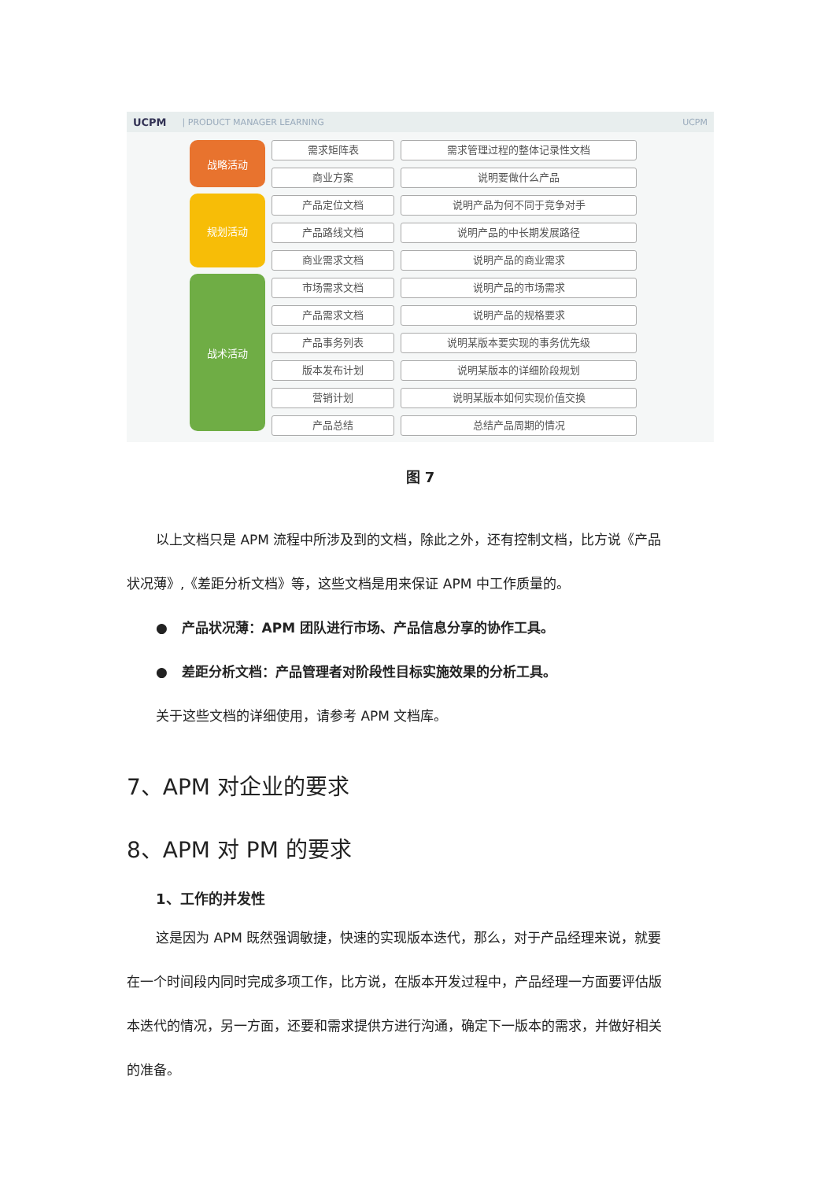UCPM | PRODUCT MANAGER LEARNING UCPM
战略活动
规划活动
战术活动
需求矩阵表
商业方案
产品定位文档
产品路线文档
商业需求文档
市场需求文档
产品需求文档
产品事务列表
版本发布计划
营销计划
产品总结
需求管理过程的整体记录性文档
说明要做什么产品
说明产品为何不同于竞争对手
说明产品的中长期发展路径
说明产品的商业需求
说明产品的市场需求
说明产品的规格要求
说明某版本要实现的事务优先级
说明某版本的详细阶段规划
说明某版本如何实现价值交换
总结产品周期的情况
图 7
以上文档只是 APM 流程中所涉及到的文档，除此之外，还有控制文档，比方说《产品
状况薄》,《差距分析文档》等，这些文档是用来保证 APM 中工作质量的。
● 产品状况薄：APM 团队进行市场、产品信息分享的协作工具。
● 差距分析文档：产品管理者对阶段性目标实施效果的分析工具。
关于这些文档的详细使用，请参考 APM 文档库。
7、APM 对企业的要求
8、APM 对 PM 的要求
1、工作的并发性
这是因为 APM 既然强调敏捷，快速的实现版本迭代，那么，对于产品经理来说，就要
在一个时间段内同时完成多项工作，比方说，在版本开发过程中，产品经理一方面要评估版
本迭代的情况，另一方面，还要和需求提供方进行沟通，确定下一版本的需求，并做好相关
的准备。